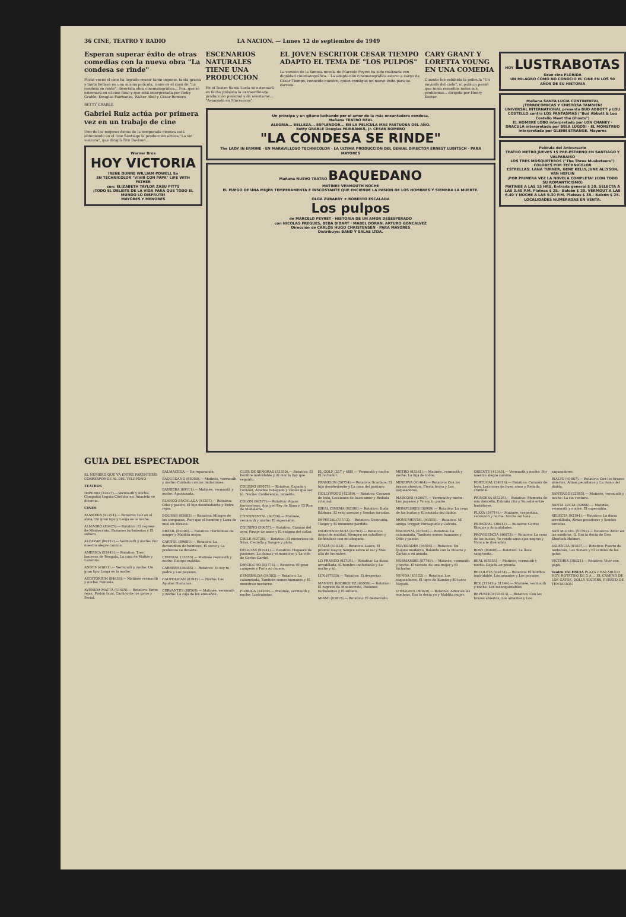36 CINE, TEATRO Y RADIO LA NACION. — Lunes 12 de septiembre de 1949
Esperan superar éxito de otras comedias con la nueva obra "La condesa se rinde"
Pocas veces el cine ha logrado reunir tanto ingenio, tanta gracia y tanta belleza en una misma película, como es el caso de "La condesa se rinde", divertida obra cinematográfica... Fox, que se estrenará en el cine Real y que está interpretada por Betty Grable, Douglas Fairbanks, Walter Abel y César Romero.
BETTY GRABLE
Gabriel Ruiz actúa por primera vez en un trabajo de cine
Uno de los mejores éxitos de la temporada cinesca está obteniendo en el cine Santiago la producción azteca "La sin ventura", que dirigió Tito Davison...
Warner Bros
HOY VICTORIA
IRENE DUNNE WILLIAM POWELL En
EN TECHNICOLOR "VIVIR CON PAPA" LIFE WITH FATHER
con: ELIZABETH TAYLOR ZASU PITTS
¡TODO EL DELEITE DE LA VIDA PARA QUE TODO EL MUNDO LO DISFRUTE!
MAYORES Y MENORES
ESCENARIOS NATURALES TIENE UNA PRODUCCION
En el Teatro Santa Lucía se estrenará en fecha próxima la extraordinaria producción pasional y de aventuras... "Avanzada en Marruecos".
EL JOVEN ESCRITOR CESAR TIEMPO ADAPTO EL TEMA DE "LOS PULPOS"
La versión de la famosa novela de Marcelo Peyret ha sido realizada con dignidad cinematográfica... La adaptación cinematográfica estuvo a cargo de César Tiempo, conocido nuestro, quien consigue un nuevo éxito para su carrera.
CARY GRANT Y LORETTA YOUNG EN UNA COMEDIA
Cuando fué exhibida la película "Un enviado del cielo", el público pensó que tenía resueltos todos sus problemas... dirigida por Henry Koster.
Un príncipe y un gitano luchando por el amor de la más encantadora condesa.
Mañana TEATRO REAL
ALEGRIA... BELLEZA... ESPLENDOR... EN LA PELICULA MAS FASTUOSA DEL AÑO.
Betty GRABLE Douglas FAIRBANKS, Jr. CESAR ROMERO
"LA CONDESA SE RINDE"
The LADY IN ERMINE · EN MARAVILLOSO TECHNICOLOR · LA ULTIMA PRODUCCION DEL GENIAL DIRECTOR ERNEST LUBITSCH · PARA MAYORES
Mañana NUEVO TEATRO BAQUEDANO
MATINEE VERMOUTH NOCHE
EL FUEGO DE UNA MUJER TEMPERAMENTA E INSCOSTANTE QUE ENCIENDE LA PASION DE LOS HOMBRES Y SIEMBRA LA MUERTE.
OLGA ZUBARRY ★ ROBERTO ESCALADA
Los pulpos
de MARCELO PEYRET · HISTORIA DE UN AMOR DESESPERADO
con NICOLAS FREGUES, BEBA BIDART · MABEL DORAN, ARTURO GONCALVEZ
Dirección de CARLOS HUGO CHRISTENSEN · PARA MAYORES
Distribuye: BAND Y SALAS LTDA.
HOY LUSTRABOTAS
Gran cine FLORIDA
UN MILAGRO COMO NO CONOCIO EL CINE EN LOS 50 AÑOS DE SU HISTORIA
Mañana SANTA LUCIA CONTINENTAL
¡TERROCOMICAS Y CHISTOSA TAMBIEN!
UNIVERSAL INTERNATIONAL presenta BUD ABBOTT y LOU COSTELLO contra LOS FANTASMAS ("Bud Abbott & Lou Costello Meet the Ghosts")
EL HOMBRE LOBO interpretado por LON CHANEY · DRACULA interpretado por BELA LUGOSI · EL MONSTRUO interpretado por GLENN STRANGE. Mayores
Película del Aniversario
TEATRO METRO JUEVES 15 PRE-ESTRENO EN SANTIAGO Y VALPARAISO
LOS TRES MOSQUETEROS ("The Three Musketeers") COLORES POR TECHNICOLOR
ESTRELLAS: LANA TURNER, GENE KELLY, JUNE ALLYSON, VAN HEFLIN
¡POR PRIMERA VEZ LA NOVELA COMPLETA! (CON TODO SU ROMANTICISMO)
MATINEE A LAS 15 HRS. Entrada general $ 20. SELECTA A LAS 3.40 P.M. Plateas $ 25.- Balcón $ 20. VERMOUT A LAS 6.40 Y NOCHE A LAS 9.30 P.M. Plateas $ 35.- Balcón $ 25.
LOCALIDADES NUMERADAS EN VENTA.
GUIA DEL ESPECTADOR
EL NUMERO QUE VA ENTRE PARENTESIS CORRESPONDE AL DEL TELEFONO
TEATROS
IMPERIO (32627).—Vermouth y noche: Compañía Leguía-Córdoba en: Anacleto se divorcia.
CINES
ALAMEDA (91254).— Rotativo: Luz en el alma, Un gran tipo y Larga es la noche.
ALMAGRO (83425).— Rotativo: El regreso de Montecristo, Pasiones turbulentas y El soltero.
ALCAZAR (80122).— Vermouth y noche: Por nuestro alegre camino.
AMERICA (52443).— Rotativo: Tres lanceros de Bengala, La casa de Maltés y Lazarina.
ANDES (43811).— Vermouth y noche: Un gran tipo Larga es la noche.
AUDITORIUM (84638).— Matinée vermouth y noche: Fantasía.
AVENIDA MATTA (51455).— Rotativo: Entre rejas, Pasión fatal, Camino de los gatos y Serial.
BALMACEDA.— En reparación.
BAQUEDANO (85050).— Matinée, vermouth y noche: Cuidado con las imitaciones.
BANDERA (89111).— Matinée, vermouth y noche: Apasionada.
BLANCO ENCALADA (91287).— Rotativo: Odio y pasión, El hijo desobediente y Entre rejas.
BOLIVAR (83683).— Rotativo: Milagro de las campanas, Peor que el hombre y Luna de miel en México.
BRASIL (86306).— Rotativo: Horizontes de sangre y Maldita mujer.
CAPITOL (89681).— Rotativo: La devoradora de hombres, El socio y La profesora se divierte.
CENTRAL (33555).— Matinée vermouth y noche: Estirpe maldita.
CARRERA (86685).— Rotativo: Yo soy tu padre y Los payasos.
CAUPOLICAN (83912).— Noche: Las Aguilas Humanas.
CERVANTES (88569).— Matinée, vermouth y noche: La caja de los ensueños.
CLUB DE SEÑORAS (33350).— Rotativo: El hombre inolvidable y Al mar lo hay que seguirlo.
COLISEO (89075).— Rotativo: Espada y corazón, Amante renegado y Tenias que ser tú. Noche: Conferencia, Israelita.
COLON (90577).— Rotativo: Aguas borrascosas, Ana y el Rey de Siam y 12 Rue de Madeleine.
CONTINENTAL (60726).— Matinée, vermouth y noche: El supersabio.
COUSIÑO (50657).— Rotativo: Camino del ayer, Pasaje de amor y El enigma del collar.
CHILE (60728).— Rotativo: El misterioso tío Silas, Centella y Sangre y plata.
DELICIAS (91941).— Rotativo: Hoguera de pasiones, La dama y el monstruo y La vida de Carlos Gardel.
DIECIOCHO (83778).— Rotativo: El gran campeón y París no muere.
ESMERALDA (84302).— Rotativo: La calumniada, También somos humanos y El monstruo nocturno.
FLORIDA (34289).— Matinée, vermouth y noche: Lustrabotas.
EL GOLF (257 y 488).— Vermouth y noche: El luchador.
FRANKLIN (50754).— Rotativo: Scarface, El hijo desobediente y La casa del pantano.
HOLLYWOOD (42389).— Rotativo: Corazón de león, Lecciones de buen amor y Redada criminal.
IDEAL CINEMA (92188).— Rotativo: Doña Bárbara, El reloj asesino y Sendas torcidas.
IMPERIAL (51112).— Rotativo: Destruida, Tánger y El momento perdido.
INDEPENDENCIA (62702).— Rotativo: Angel de maldad, Siempre un caballero y Enfiéndase con mi abogado.
ITALIA (41833).— Rotativo: Laura, El premio mayor, Sangre sobre el sol y Más allá de las nubes.
LO FRANCO (92705).— Rotativo: La diosa arrodillada, El hombre inolvidable y La noche y tú.
LUX (87630).— Rotativo: El despertar.
MANUEL RODRIGUEZ (66959).— Rotativo: El regreso de Montecristo, Pasiones turbulentas y El soltero.
MIAMI (83815).— Rotativo: El desterrado.
METRO (83361).— Matinée, vermouth y noche: La hija de todos.
MINERVA (91464).— Rotativo: Con los brazos abiertos, Fiesta brava y Los saqueadores.
MARCONI (42667).— Vermouth y noche: Los payasos y Yo soy tu padre.
MIRAFLORES (30909).— Rotativo: La cena de las burlas y El enviado del diablo.
MONUMENTAL (91555).— Rotativo: Mi amigo Trigger, Perseguido y Calcuta.
NACIONAL (63568).— Rotativo: La calumniada, También somos humanos y Odio y pasión.
NOVEDADES (94594).— Rotativo: Un Quijote moderno, Balando con la muerte y Cartas a mi amada.
NORMANDIE (87749).— Matinée, vermouth y noche: El secreto de una mujer y El luchador.
ÑUÑOA (43152).— Rotativo: Los saqueadores, El tigre de Kumón y El turco Neguib.
O'HIGGINS (80929).— Rotativo: Amor en las sombras, Eso lo decía yo y Maldita mujer.
ORIENTE (41345).— Vermouth y noche: Por nuestro alegre camino.
PORTUGAL (34816).— Rotativo: Corazón de león, Lecciones de buen amor y Redada criminal.
PRINCESA (85205).— Rotativo: Memoria de una doncella, Extraña cita y Sucedió entre bastidores.
PLAZA (54714).— Matinée, vespertina, vermouth y noche: Noche sin luna.
PRINCIPAL (30611).— Rotativo: Cortos Dibujos y Actualidades.
PROVIDENCIA (46073).— Rotativo: La cena de las burlas, Yo vendo unos ojos negros y Nunca te diré adiós.
ROXY (80809).— Rotativo: La llave sangrienta.
REAL (65555).— Matinée, vermouth y noche: Dejada en prenda.
RECOLETA (63874).— Rotativo: El hombre inolvidable, Los amantes y Los payasos.
REX (31143 y 31144).— Matinée, vermouth y noche: Los inconquistables.
REPUBLICA (93613).— Rotativo: Con los brazos abiertos, Los amantes y Los saqueadores.
RIALTO (41667).— Rotativo: Con los brazos abiertos, Almas pecadoras y La mano del diablo.
SANTIAGO (22885).— Matinée, vermouth y noche: La sin ventura.
SANTA LUCIA (30666).— Matinée, vermouth y noche: El supersabio.
SELECTA (92194).— Rotativo: La diosa arrodillada, Almas pecadoras y Sendas torcidas.
SAN MIGUEL (51592).— Rotativo: Amor en las sombras, Q. Eso lo decía de Don Sherlock Holmes.
VALENCIA (61557).— Rotativo: Puerto de tentación, Las Sisters y El camino de los gatos.
VICTORIA (30021).— Rotativo: Vivir con papá.
Teatro VALENCIA PLAZA CHACABUCO HOY: ROTATIVO DE 2 A ... EL CAMINO DE LOS GATOS, DOLLY SISTERS, PUERTO DE TENTACION